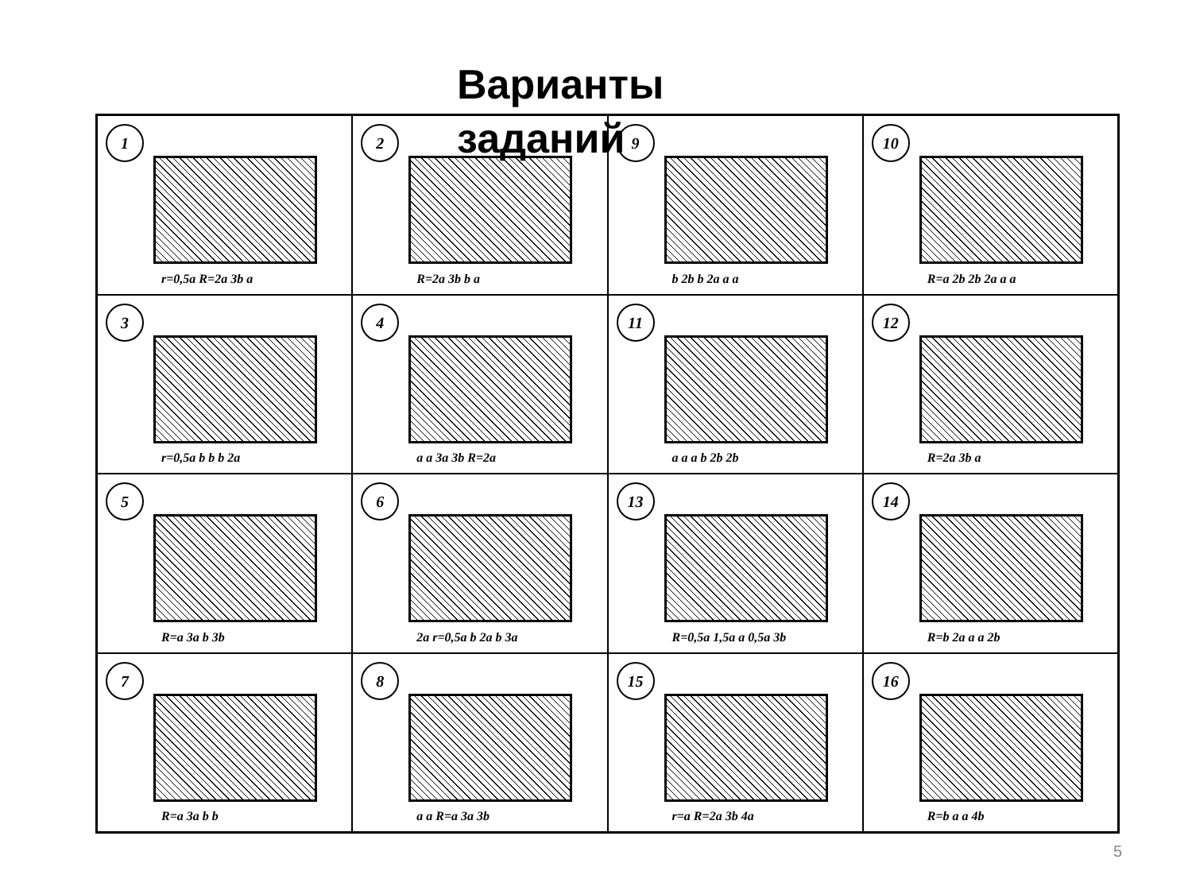Варианты
заданий
1
r=0,5a R=2a 3b a
2
R=2a 3b b a
9
b 2b b 2a a a
10
R=a 2b 2b 2a a a
3
r=0,5a b b b 2a
4
a a 3a 3b R=2a
11
a a a b 2b 2b
12
R=2a 3b a
5
R=a 3a b 3b
6
2a r=0,5a b 2a b 3a
13
R=0,5a 1,5a a 0,5a 3b
14
R=b 2a a a 2b
7
R=a 3a b b
8
a a R=a 3a 3b
15
r=a R=2a 3b 4a
16
R=b a a 4b
5